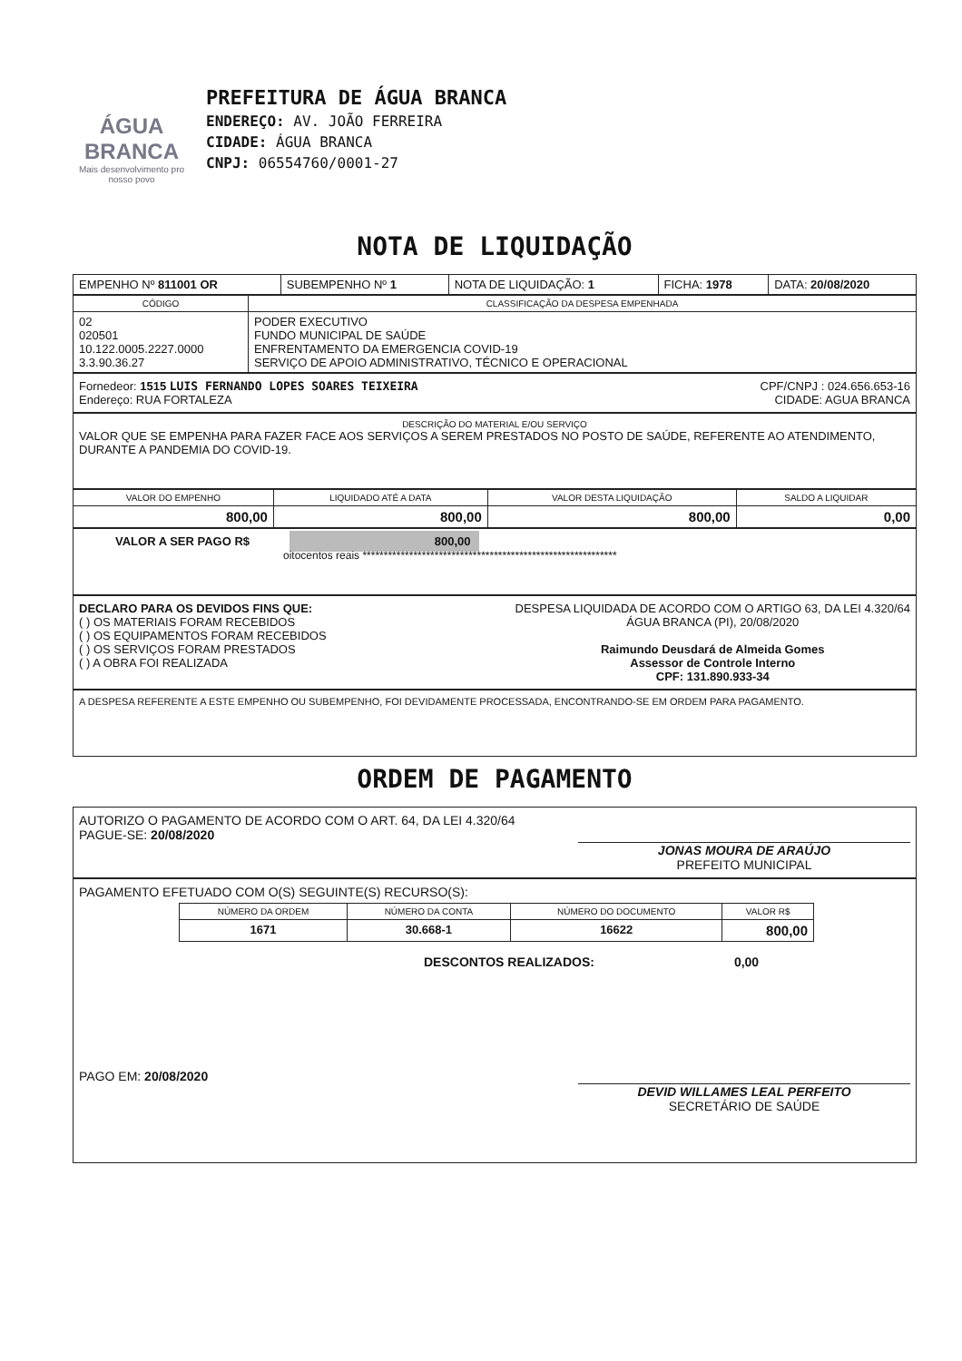ÁGUA BRANCA
Mais desenvolvimento pro nosso povo
PREFEITURA DE ÁGUA BRANCA
ENDEREÇO: AV. JOÃO FERREIRA
CIDADE: ÁGUA BRANCA
CNPJ: 06554760/0001-27
NOTA DE LIQUIDAÇÃO
| EMPENHO Nº 811001 OR | SUBEMPENHO Nº 1 | NOTA DE LIQUIDAÇÃO: 1 | FICHA: 1978 | DATA: 20/08/2020 |
| CÓDIGO | CLASSIFICAÇÃO DA DESPESA EMPENHADA |
| --- | --- |
| 02 020501 10.122.0005.2227.0000 3.3.90.36.27 | PODER EXECUTIVO FUNDO MUNICIPAL DE SAÚDE ENFRENTAMENTO DA EMERGENCIA COVID-19 SERVIÇO DE APOIO ADMINISTRATIVO, TÉCNICO E OPERACIONAL |
Fornedeor: 1515 LUIS FERNANDO LOPES SOARES TEIXEIRA CPF/CNPJ : 024.656.653-16
Endereço: RUA FORTALEZA CIDADE: AGUA BRANCA
DESCRIÇÃO DO MATERIAL E/OU SERVIÇO
VALOR QUE SE EMPENHA PARA FAZER FACE AOS SERVIÇOS A SEREM PRESTADOS NO POSTO DE SAÚDE, REFERENTE AO ATENDIMENTO, DURANTE A PANDEMIA DO COVID-19.
| VALOR DO EMPENHO | LIQUIDADO ATÉ A DATA | VALOR DESTA LIQUIDAÇÃO | SALDO A LIQUIDAR |
| --- | --- | --- | --- |
| 800,00 | 800,00 | 800,00 | 0,00 |
VALOR A SER PAGO R$ 800,00
oitocentos reais ************************************************************
DECLARO PARA OS DEVIDOS FINS QUE:
( ) OS MATERIAIS FORAM RECEBIDOS
( ) OS EQUIPAMENTOS FORAM RECEBIDOS
( ) OS SERVIÇOS FORAM PRESTADOS
( ) A OBRA FOI REALIZADA
DESPESA LIQUIDADA DE ACORDO COM O ARTIGO 63, DA LEI 4.320/64
ÁGUA BRANCA (PI), 20/08/2020
Raimundo Deusdará de Almeida Gomes
Assessor de Controle Interno
CPF: 131.890.933-34
A DESPESA REFERENTE A ESTE EMPENHO OU SUBEMPENHO, FOI DEVIDAMENTE PROCESSADA, ENCONTRANDO-SE EM ORDEM PARA PAGAMENTO.
ORDEM DE PAGAMENTO
AUTORIZO O PAGAMENTO DE ACORDO COM O ART. 64, DA LEI 4.320/64
PAGUE-SE: 20/08/2020
JONAS MOURA DE ARAÚJO
PREFEITO MUNICIPAL
PAGAMENTO EFETUADO COM O(S) SEGUINTE(S) RECURSO(S):
| NÚMERO DA ORDEM | NÚMERO DA CONTA | NÚMERO DO DOCUMENTO | VALOR R$ |
| --- | --- | --- | --- |
| 1671 | 30.668-1 | 16622 | 800,00 |
DESCONTOS REALIZADOS: 0,00
PAGO EM: 20/08/2020
DEVID WILLAMES LEAL PERFEITO
SECRETÁRIO DE SAÚDE